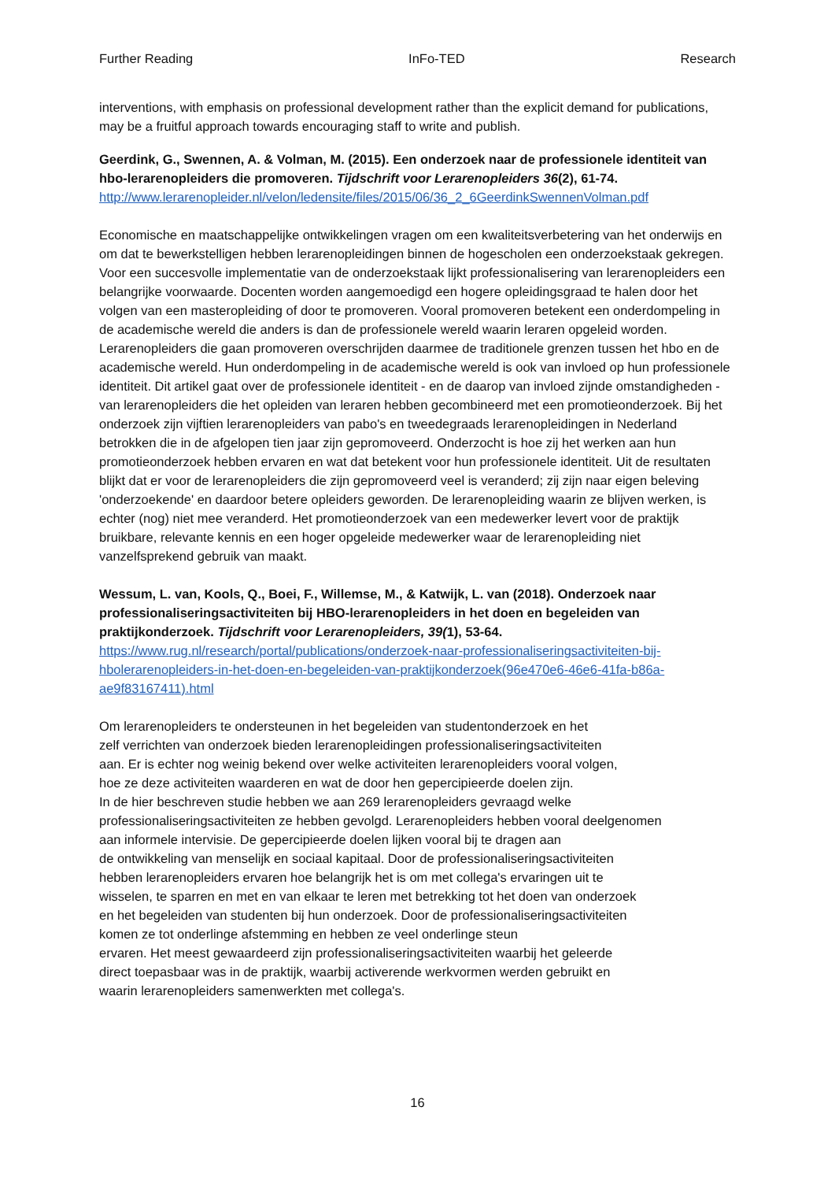Further Reading InFo-TED Research
interventions, with emphasis on professional development rather than the explicit demand for publications, may be a fruitful approach towards encouraging staff to write and publish.
Geerdink, G., Swennen, A. & Volman, M. (2015). Een onderzoek naar de professionele identiteit van hbo-lerarenopleiders die promoveren. Tijdschrift voor Lerarenopleiders 36(2), 61-74.
http://www.lerarenopleider.nl/velon/ledensite/files/2015/06/36_2_6GeerdinkSwennenVolman.pdf
Economische en maatschappelijke ontwikkelingen vragen om een kwaliteitsverbetering van het onderwijs en om dat te bewerkstelligen hebben lerarenopleidingen binnen de hogescholen een onderzoekstaak gekregen. Voor een succesvolle implementatie van de onderzoekstaak lijkt professionalisering van lerarenopleiders een belangrijke voorwaarde. Docenten worden aangemoedigd een hogere opleidingsgraad te halen door het volgen van een masteropleiding of door te promoveren. Vooral promoveren betekent een onderdompeling in de academische wereld die anders is dan de professionele wereld waarin leraren opgeleid worden. Lerarenopleiders die gaan promoveren overschrijden daarmee de traditionele grenzen tussen het hbo en de academische wereld. Hun onderdompeling in de academische wereld is ook van invloed op hun professionele identiteit. Dit artikel gaat over de professionele identiteit - en de daarop van invloed zijnde omstandigheden - van lerarenopleiders die het opleiden van leraren hebben gecombineerd met een promotieonderzoek. Bij het onderzoek zijn vijftien lerarenopleiders van pabo's en tweedegraads lerarenopleidingen in Nederland betrokken die in de afgelopen tien jaar zijn gepromoveerd. Onderzocht is hoe zij het werken aan hun promotieonderzoek hebben ervaren en wat dat betekent voor hun professionele identiteit. Uit de resultaten blijkt dat er voor de lerarenopleiders die zijn gepromoveerd veel is veranderd; zij zijn naar eigen beleving 'onderzoekende' en daardoor betere opleiders geworden. De lerarenopleiding waarin ze blijven werken, is echter (nog) niet mee veranderd. Het promotieonderzoek van een medewerker levert voor de praktijk bruikbare, relevante kennis en een hoger opgeleide medewerker waar de lerarenopleiding niet vanzelfsprekend gebruik van maakt.
Wessum, L. van, Kools, Q., Boei, F., Willemse, M., & Katwijk, L. van (2018). Onderzoek naar professionaliseringsactiviteiten bij HBO-lerarenopleiders in het doen en begeleiden van praktijkonderzoek. Tijdschrift voor Lerarenopleiders, 39(1), 53-64.
https://www.rug.nl/research/portal/publications/onderzoek-naar-professionaliseringsactiviteiten-bij-hbolerarenopleiders-in-het-doen-en-begeleiden-van-praktijkonderzoek(96e470e6-46e6-41fa-b86a-ae9f83167411).html
Om lerarenopleiders te ondersteunen in het begeleiden van studentonderzoek en het
zelf verrichten van onderzoek bieden lerarenopleidingen professionaliseringsactiviteiten
aan. Er is echter nog weinig bekend over welke activiteiten lerarenopleiders vooral volgen,
hoe ze deze activiteiten waarderen en wat de door hen gepercipieerde doelen zijn.
In de hier beschreven studie hebben we aan 269 lerarenopleiders gevraagd welke
professionaliseringsactiviteiten ze hebben gevolgd. Lerarenopleiders hebben vooral deelgenomen
aan informele intervisie. De gepercipieerde doelen lijken vooral bij te dragen aan
de ontwikkeling van menselijk en sociaal kapitaal. Door de professionaliseringsactiviteiten
hebben lerarenopleiders ervaren hoe belangrijk het is om met collega's ervaringen uit te
wisselen, te sparren en met en van elkaar te leren met betrekking tot het doen van onderzoek
en het begeleiden van studenten bij hun onderzoek. Door de professionaliseringsactiviteiten
komen ze tot onderlinge afstemming en hebben ze veel onderlinge steun
ervaren. Het meest gewaardeerd zijn professionaliseringsactiviteiten waarbij het geleerde
direct toepasbaar was in de praktijk, waarbij activerende werkvormen werden gebruikt en
waarin lerarenopleiders samenwerkten met collega's.
16